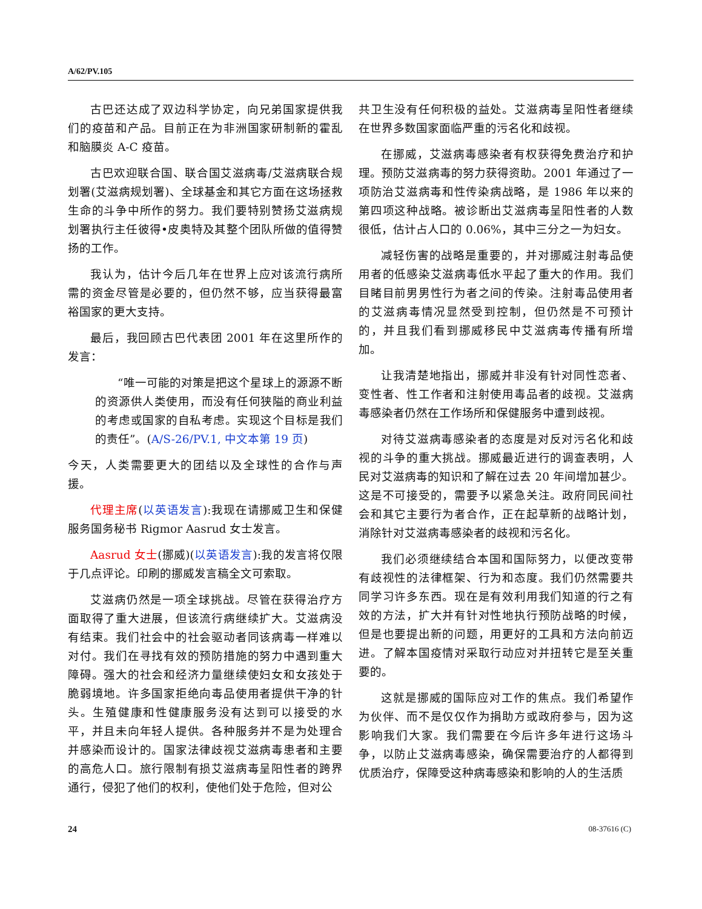A/62/PV.105
古巴还达成了双边科学协定，向兄弟国家提供我们的疫苗和产品。目前正在为非洲国家研制新的霍乱和脑膜炎 A-C 疫苗。
古巴欢迎联合国、联合国艾滋病毒/艾滋病联合规划署(艾滋病规划署)、全球基金和其它方面在这场拯救生命的斗争中所作的努力。我们要特别赞扬艾滋病规划署执行主任彼得•皮奥特及其整个团队所做的值得赞扬的工作。
我认为，估计今后几年在世界上应对该流行病所需的资金尽管是必要的，但仍然不够，应当获得最富裕国家的更大支持。
最后，我回顾古巴代表团 2001 年在这里所作的发言：
“唯一可能的对策是把这个星球上的源源不断的资源供人类使用，而没有任何狭隘的商业利益的考虑或国家的自私考虑。实现这个目标是我们的责任”。(A/S-26/PV.1, 中文本第 19 页)
今天，人类需要更大的团结以及全球性的合作与声援。
代理主席(以英语发言):我现在请挪威卫生和保健服务国务秘书 Rigmor Aasrud 女士发言。
Aasrud 女士(挪威)(以英语发言):我的发言将仅限于几点评论。印刷的挪威发言稿全文可索取。
艾滋病仍然是一项全球挑战。尽管在获得治疗方面取得了重大进展，但该流行病继续扩大。艾滋病没有结束。我们社会中的社会驱动者同该病毒一样难以对付。我们在寻找有效的预防措施的努力中遇到重大障碍。强大的社会和经济力量继续使妇女和女孩处于脆弱境地。许多国家拒绝向毒品使用者提供干净的针头。生殖健康和性健康服务没有达到可以接受的水平，并且未向年轻人提供。各种服务并不是为处理合并感染而设计的。国家法律歧视艾滋病毒患者和主要的高危人口。旅行限制有损艾滋病毒呈阳性者的跨界通行，侵犯了他们的权利，使他们处于危险，但对公
共卫生没有任何积极的益处。艾滋病毒呈阳性者继续在世界多数国家面临严重的污名化和歧视。
在挪威，艾滋病毒感染者有权获得免费治疗和护理。预防艾滋病毒的努力获得资助。2001 年通过了一项防治艾滋病毒和性传染病战略，是 1986 年以来的第四项这种战略。被诊断出艾滋病毒呈阳性者的人数很低，估计占人口的 0.06%，其中三分之一为妇女。
减轻伤害的战略是重要的，并对挪威注射毒品使用者的低感染艾滋病毒低水平起了重大的作用。我们目睹目前男男性行为者之间的传染。注射毒品使用者的艾滋病毒情况显然受到控制，但仍然是不可预计的，并且我们看到挪威移民中艾滋病毒传播有所增加。
让我清楚地指出，挪威并非没有针对同性恋者、变性者、性工作者和注射使用毒品者的歧视。艾滋病毒感染者仍然在工作场所和保健服务中遭到歧视。
对待艾滋病毒感染者的态度是对反对污名化和歧视的斗争的重大挑战。挪威最近进行的调查表明，人民对艾滋病毒的知识和了解在过去 20 年间增加甚少。这是不可接受的，需要予以紧急关注。政府同民间社会和其它主要行为者合作，正在起草新的战略计划，消除针对艾滋病毒感染者的歧视和污名化。
我们必须继续结合本国和国际努力，以便改变带有歧视性的法律框架、行为和态度。我们仍然需要共同学习许多东西。现在是有效利用我们知道的行之有效的方法，扩大并有针对性地执行预防战略的时候，但是也要提出新的问题，用更好的工具和方法向前迈进。了解本国疫情对采取行动应对并扭转它是至关重要的。
这就是挪威的国际应对工作的焦点。我们希望作为伙伴、而不是仅仅作为捐助方或政府参与，因为这影响我们大家。我们需要在今后许多年进行这场斗争，以防止艾滋病毒感染，确保需要治疗的人都得到优质治疗，保障受这种病毒感染和影响的人的生活质
24 08-37616 (C)